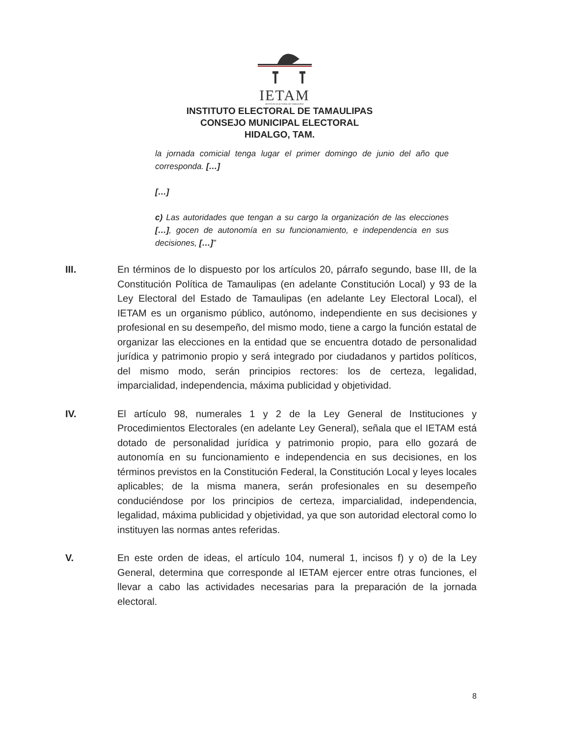IETAM
INSTITUTO ELECTORAL DE TAMAULIPAS
INSTITUTO ELECTORAL DE TAMAULIPAS
CONSEJO MUNICIPAL ELECTORAL
HIDALGO, TAM.
la jornada comicial tenga lugar el primer domingo de junio del año que corresponda. […]
[…]
c) Las autoridades que tengan a su cargo la organización de las elecciones […], gocen de autonomía en su funcionamiento, e independencia en sus decisiones, […]”
III. En términos de lo dispuesto por los artículos 20, párrafo segundo, base III, de la Constitución Política de Tamaulipas (en adelante Constitución Local) y 93 de la Ley Electoral del Estado de Tamaulipas (en adelante Ley Electoral Local), el IETAM es un organismo público, autónomo, independiente en sus decisiones y profesional en su desempeño, del mismo modo, tiene a cargo la función estatal de organizar las elecciones en la entidad que se encuentra dotado de personalidad jurídica y patrimonio propio y será integrado por ciudadanos y partidos políticos, del mismo modo, serán principios rectores: los de certeza, legalidad, imparcialidad, independencia, máxima publicidad y objetividad.
IV. El artículo 98, numerales 1 y 2 de la Ley General de Instituciones y Procedimientos Electorales (en adelante Ley General), señala que el IETAM está dotado de personalidad jurídica y patrimonio propio, para ello gozará de autonomía en su funcionamiento e independencia en sus decisiones, en los términos previstos en la Constitución Federal, la Constitución Local y leyes locales aplicables; de la misma manera, serán profesionales en su desempeño conduciéndose por los principios de certeza, imparcialidad, independencia, legalidad, máxima publicidad y objetividad, ya que son autoridad electoral como lo instituyen las normas antes referidas.
V. En este orden de ideas, el artículo 104, numeral 1, incisos f) y o) de la Ley General, determina que corresponde al IETAM ejercer entre otras funciones, el llevar a cabo las actividades necesarias para la preparación de la jornada electoral.
8